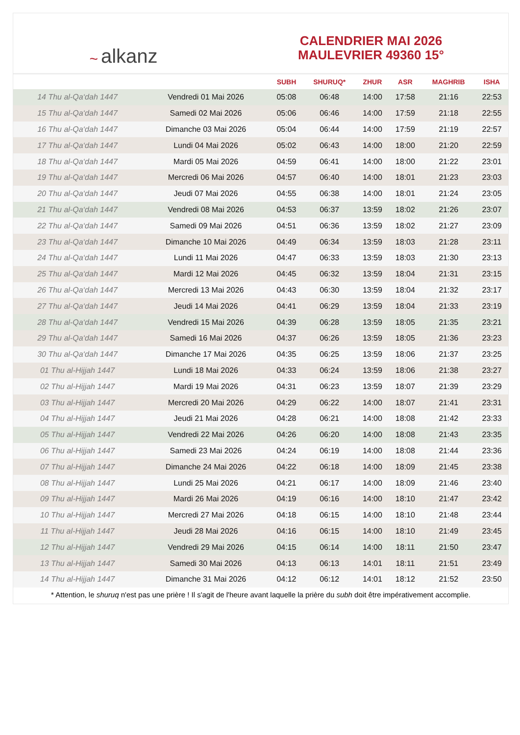~ alkanz
CALENDRIER MAI 2026
MAULEVRIER 49360 15°
| | | SUBH | SHURUQ* | ZHUR | ASR | MAGHRIB | ISHA |
| --- | --- | --- | --- | --- | --- | --- | --- |
| 14 Thu al-Qa‘dah 1447 | Vendredi 01 Mai 2026 | 05:08 | 06:48 | 14:00 | 17:58 | 21:16 | 22:53 |
| 15 Thu al-Qa‘dah 1447 | Samedi 02 Mai 2026 | 05:06 | 06:46 | 14:00 | 17:59 | 21:18 | 22:55 |
| 16 Thu al-Qa‘dah 1447 | Dimanche 03 Mai 2026 | 05:04 | 06:44 | 14:00 | 17:59 | 21:19 | 22:57 |
| 17 Thu al-Qa‘dah 1447 | Lundi 04 Mai 2026 | 05:02 | 06:43 | 14:00 | 18:00 | 21:20 | 22:59 |
| 18 Thu al-Qa‘dah 1447 | Mardi 05 Mai 2026 | 04:59 | 06:41 | 14:00 | 18:00 | 21:22 | 23:01 |
| 19 Thu al-Qa‘dah 1447 | Mercredi 06 Mai 2026 | 04:57 | 06:40 | 14:00 | 18:01 | 21:23 | 23:03 |
| 20 Thu al-Qa‘dah 1447 | Jeudi 07 Mai 2026 | 04:55 | 06:38 | 14:00 | 18:01 | 21:24 | 23:05 |
| 21 Thu al-Qa‘dah 1447 | Vendredi 08 Mai 2026 | 04:53 | 06:37 | 13:59 | 18:02 | 21:26 | 23:07 |
| 22 Thu al-Qa‘dah 1447 | Samedi 09 Mai 2026 | 04:51 | 06:36 | 13:59 | 18:02 | 21:27 | 23:09 |
| 23 Thu al-Qa‘dah 1447 | Dimanche 10 Mai 2026 | 04:49 | 06:34 | 13:59 | 18:03 | 21:28 | 23:11 |
| 24 Thu al-Qa‘dah 1447 | Lundi 11 Mai 2026 | 04:47 | 06:33 | 13:59 | 18:03 | 21:30 | 23:13 |
| 25 Thu al-Qa‘dah 1447 | Mardi 12 Mai 2026 | 04:45 | 06:32 | 13:59 | 18:04 | 21:31 | 23:15 |
| 26 Thu al-Qa‘dah 1447 | Mercredi 13 Mai 2026 | 04:43 | 06:30 | 13:59 | 18:04 | 21:32 | 23:17 |
| 27 Thu al-Qa‘dah 1447 | Jeudi 14 Mai 2026 | 04:41 | 06:29 | 13:59 | 18:04 | 21:33 | 23:19 |
| 28 Thu al-Qa‘dah 1447 | Vendredi 15 Mai 2026 | 04:39 | 06:28 | 13:59 | 18:05 | 21:35 | 23:21 |
| 29 Thu al-Qa‘dah 1447 | Samedi 16 Mai 2026 | 04:37 | 06:26 | 13:59 | 18:05 | 21:36 | 23:23 |
| 30 Thu al-Qa‘dah 1447 | Dimanche 17 Mai 2026 | 04:35 | 06:25 | 13:59 | 18:06 | 21:37 | 23:25 |
| 01 Thu al-Hijjah 1447 | Lundi 18 Mai 2026 | 04:33 | 06:24 | 13:59 | 18:06 | 21:38 | 23:27 |
| 02 Thu al-Hijjah 1447 | Mardi 19 Mai 2026 | 04:31 | 06:23 | 13:59 | 18:07 | 21:39 | 23:29 |
| 03 Thu al-Hijjah 1447 | Mercredi 20 Mai 2026 | 04:29 | 06:22 | 14:00 | 18:07 | 21:41 | 23:31 |
| 04 Thu al-Hijjah 1447 | Jeudi 21 Mai 2026 | 04:28 | 06:21 | 14:00 | 18:08 | 21:42 | 23:33 |
| 05 Thu al-Hijjah 1447 | Vendredi 22 Mai 2026 | 04:26 | 06:20 | 14:00 | 18:08 | 21:43 | 23:35 |
| 06 Thu al-Hijjah 1447 | Samedi 23 Mai 2026 | 04:24 | 06:19 | 14:00 | 18:08 | 21:44 | 23:36 |
| 07 Thu al-Hijjah 1447 | Dimanche 24 Mai 2026 | 04:22 | 06:18 | 14:00 | 18:09 | 21:45 | 23:38 |
| 08 Thu al-Hijjah 1447 | Lundi 25 Mai 2026 | 04:21 | 06:17 | 14:00 | 18:09 | 21:46 | 23:40 |
| 09 Thu al-Hijjah 1447 | Mardi 26 Mai 2026 | 04:19 | 06:16 | 14:00 | 18:10 | 21:47 | 23:42 |
| 10 Thu al-Hijjah 1447 | Mercredi 27 Mai 2026 | 04:18 | 06:15 | 14:00 | 18:10 | 21:48 | 23:44 |
| 11 Thu al-Hijjah 1447 | Jeudi 28 Mai 2026 | 04:16 | 06:15 | 14:00 | 18:10 | 21:49 | 23:45 |
| 12 Thu al-Hijjah 1447 | Vendredi 29 Mai 2026 | 04:15 | 06:14 | 14:00 | 18:11 | 21:50 | 23:47 |
| 13 Thu al-Hijjah 1447 | Samedi 30 Mai 2026 | 04:13 | 06:13 | 14:01 | 18:11 | 21:51 | 23:49 |
| 14 Thu al-Hijjah 1447 | Dimanche 31 Mai 2026 | 04:12 | 06:12 | 14:01 | 18:12 | 21:52 | 23:50 |
* Attention, le shuruq n'est pas une prière ! Il s'agit de l'heure avant laquelle la prière du subh doit être impérativement accomplie.